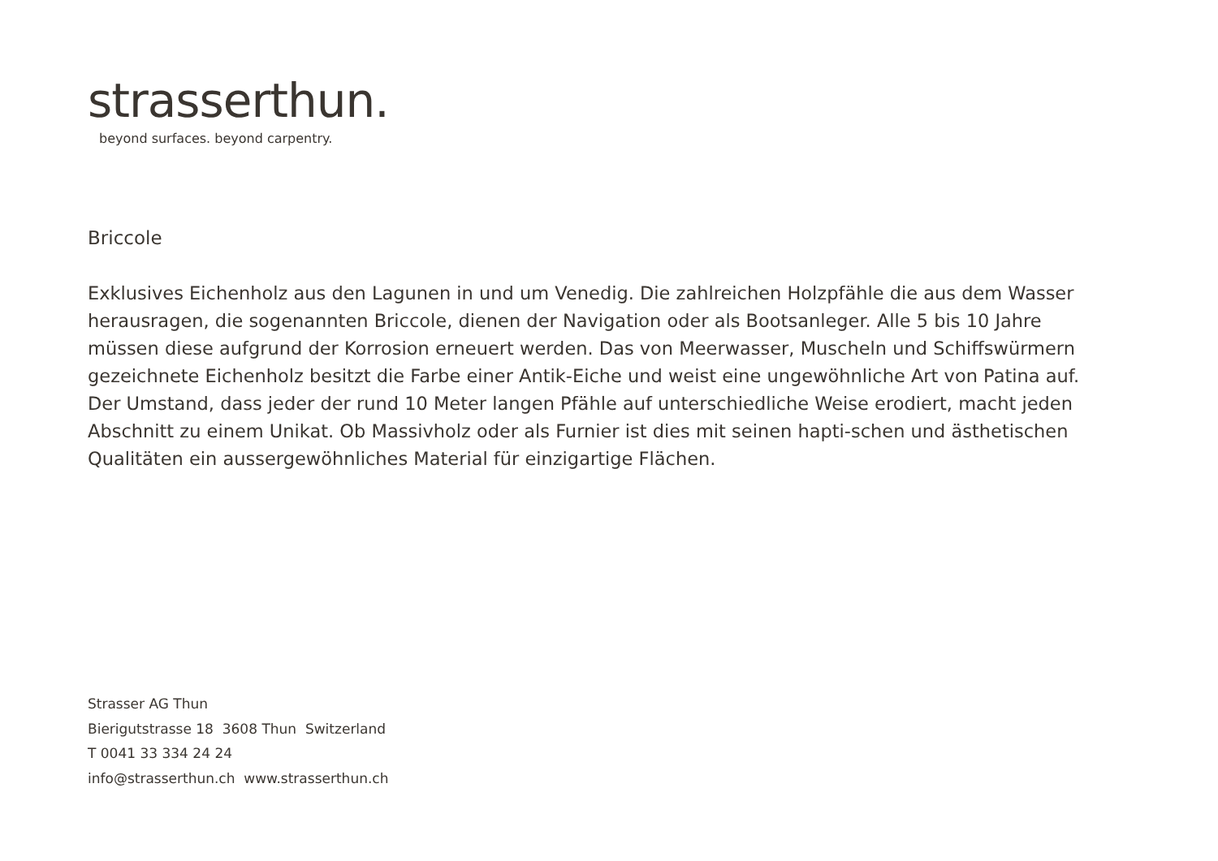strasserthun.
beyond surfaces. beyond carpentry.
Briccole
Exklusives Eichenholz aus den Lagunen in und um Venedig. Die zahlreichen Holzpfähle die aus dem Wasser herausragen, die sogenannten Briccole, dienen der Navigation oder als Bootsanleger. Alle 5 bis 10 Jahre müssen diese aufgrund der Korrosion erneuert werden. Das von Meerwasser, Muscheln und Schiffswürmern gezeichnete Eichenholz besitzt die Farbe einer Antik-Eiche und weist eine ungewöhnliche Art von Patina auf. Der Umstand, dass jeder der rund 10 Meter langen Pfähle auf unterschiedliche Weise erodiert, macht jeden Abschnitt zu einem Unikat. Ob Massivholz oder als Furnier ist dies mit seinen hapti-schen und ästhetischen Qualitäten ein aussergewöhnliches Material für einzigartige Flächen.
Strasser AG Thun
Bierigutstrasse 18 3608 Thun Switzerland
T 0041 33 334 24 24
info@strasserthun.ch www.strasserthun.ch